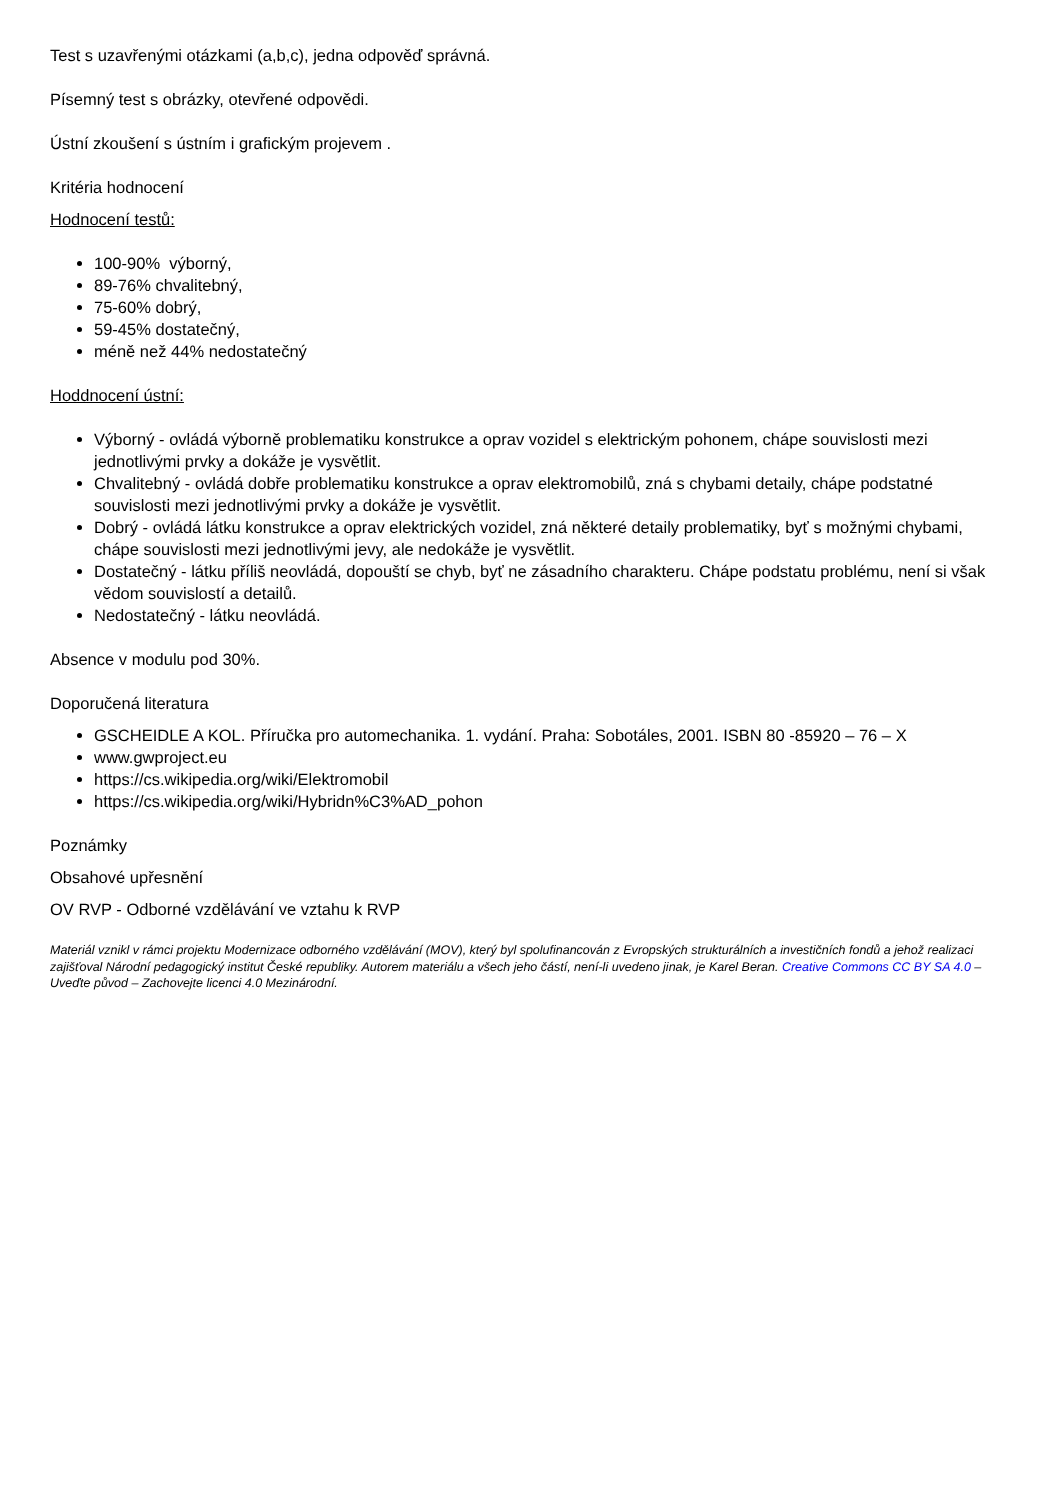Test s uzavřenými otázkami (a,b,c), jedna odpověď správná.
Písemný test s obrázky, otevřené odpovědi.
Ústní zkoušení s ústním i grafickým projevem .
Kritéria hodnocení
Hodnocení testů:
100-90% výborný,
89-76% chvalitebný,
75-60% dobrý,
59-45% dostatečný,
méně než 44% nedostatečný
Hoddnocení ústní:
Výborný - ovládá výborně problematiku konstrukce a oprav vozidel s elektrickým pohonem, chápe souvislosti mezi jednotlivými prvky a dokáže je vysvětlit.
Chvalitebný - ovládá dobře problematiku konstrukce a oprav elektromobilů, zná s chybami detaily, chápe podstatné souvislosti mezi jednotlivými prvky a dokáže je vysvětlit.
Dobrý - ovládá látku konstrukce a oprav elektrických vozidel, zná některé detaily problematiky, byť s možnými chybami, chápe souvislosti mezi jednotlivými jevy, ale nedokáže je vysvětlit.
Dostatečný - látku příliš neovládá, dopouští se chyb, byť ne zásadního charakteru. Chápe podstatu problému, není si však vědom souvislostí a detailů.
Nedostatečný - látku neovládá.
Absence v modulu pod 30%.
Doporučená literatura
GSCHEIDLE A KOL. Příručka pro automechanika. 1. vydání. Praha: Sobotáles, 2001. ISBN 80 -85920 – 76 – X
www.gwproject.eu
https://cs.wikipedia.org/wiki/Elektromobil
https://cs.wikipedia.org/wiki/Hybridn%C3%AD_pohon
Poznámky
Obsahové upřesnění
OV RVP - Odborné vzdělávání ve vztahu k RVP
Materiál vznikl v rámci projektu Modernizace odborného vzdělávání (MOV), který byl spolufinancován z Evropských strukturálních a investičních fondů a jehož realizaci zajišťoval Národní pedagogický institut České republiky. Autorem materiálu a všech jeho částí, není-li uvedeno jinak, je Karel Beran. Creative Commons CC BY SA 4.0 – Uveďte původ – Zachovejte licenci 4.0 Mezinárodní.